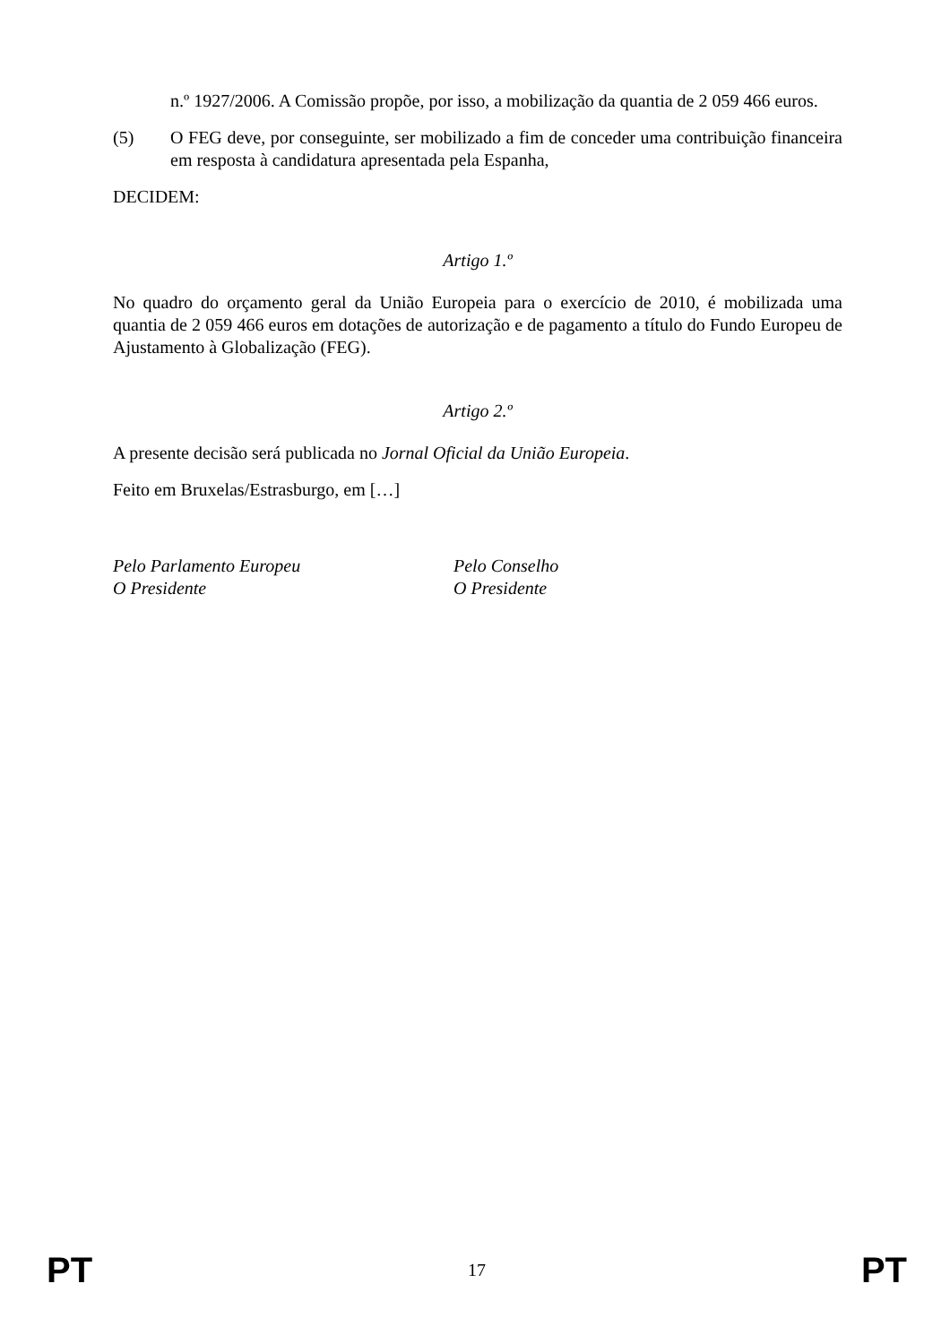n.º 1927/2006. A Comissão propõe, por isso, a mobilização da quantia de 2 059 466 euros.
(5) O FEG deve, por conseguinte, ser mobilizado a fim de conceder uma contribuição financeira em resposta à candidatura apresentada pela Espanha,
DECIDEM:
Artigo 1.º
No quadro do orçamento geral da União Europeia para o exercício de 2010, é mobilizada uma quantia de 2 059 466 euros em dotações de autorização e de pagamento a título do Fundo Europeu de Ajustamento à Globalização (FEG).
Artigo 2.º
A presente decisão será publicada no Jornal Oficial da União Europeia.
Feito em Bruxelas/Estrasburgo, em […]
Pelo Parlamento Europeu
O Presidente
Pelo Conselho
O Presidente
PT 17 PT